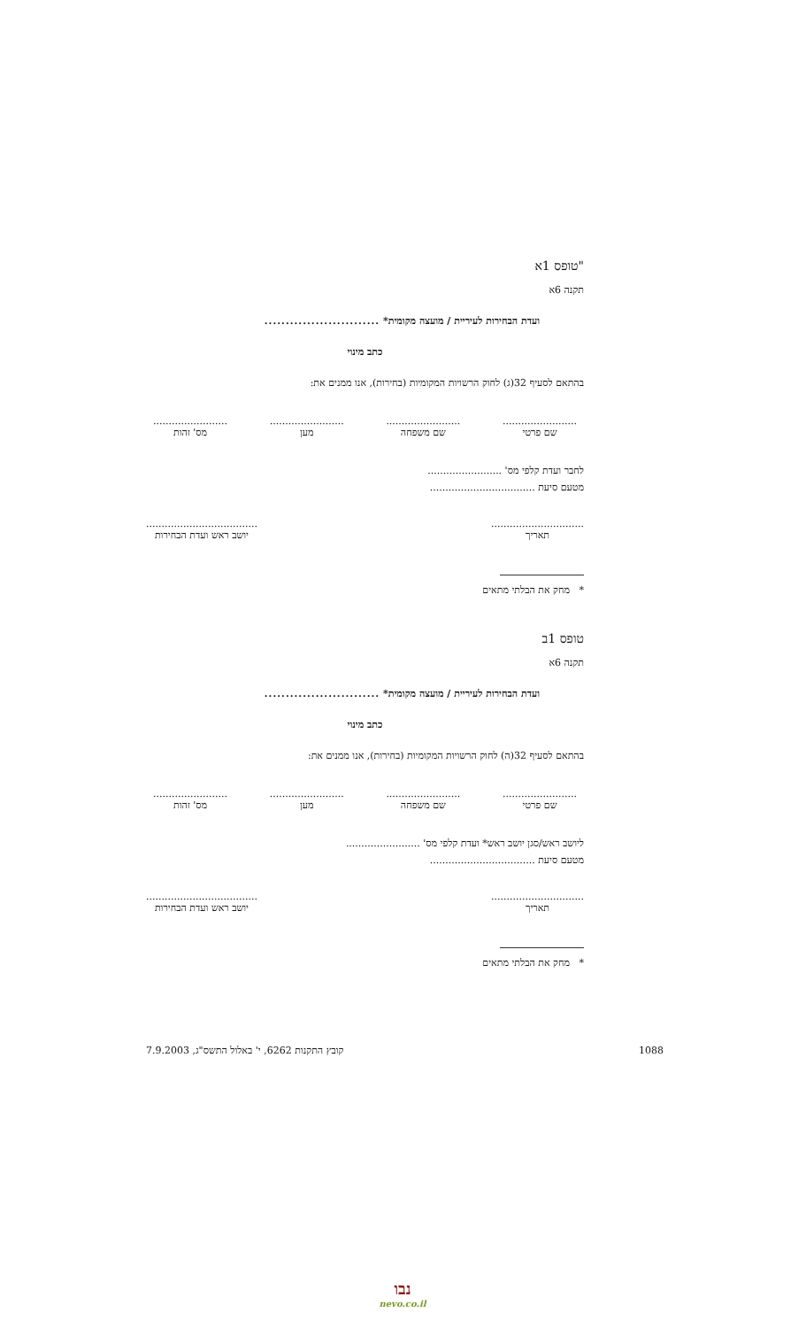"טופס 1א
תקנה 6א
ועדת הבחירות לעיריית / מועצה מקומית* ...........................
כתב מינוי
בהתאם לסעיף 32(ג) לחוק הרשויות המקומיות (בחירות), אנו ממנים את:
........................
שם פרטי
........................
שם משפחה
........................
מען
........................
מס' זהות
לחבר ועדת קלפי מס' ........................
מטעם סיעת ..................................
..............................
תאריך
....................................
יושב ראש ועדת הבחירות
* מחק את הבלתי מתאים
טופס 1ב
תקנה 6א
ועדת הבחירות לעיריית / מועצה מקומית* ...........................
כתב מינוי
בהתאם לסעיף 32(ה) לחוק הרשויות המקומיות (בחירות), אנו ממנים את:
........................
שם פרטי
........................
שם משפחה
........................
מען
........................
מס' זהות
ליושב ראש/סגן יושב ראש* ועדת קלפי מס' ........................
מטעם סיעת ..................................
..............................
תאריך
....................................
יושב ראש ועדת הבחירות
* מחק את הבלתי מתאים
1088 קובץ התקנות 6262, י' באלול התשס"ג, 7.9.2003
נבו
nevo.co.il